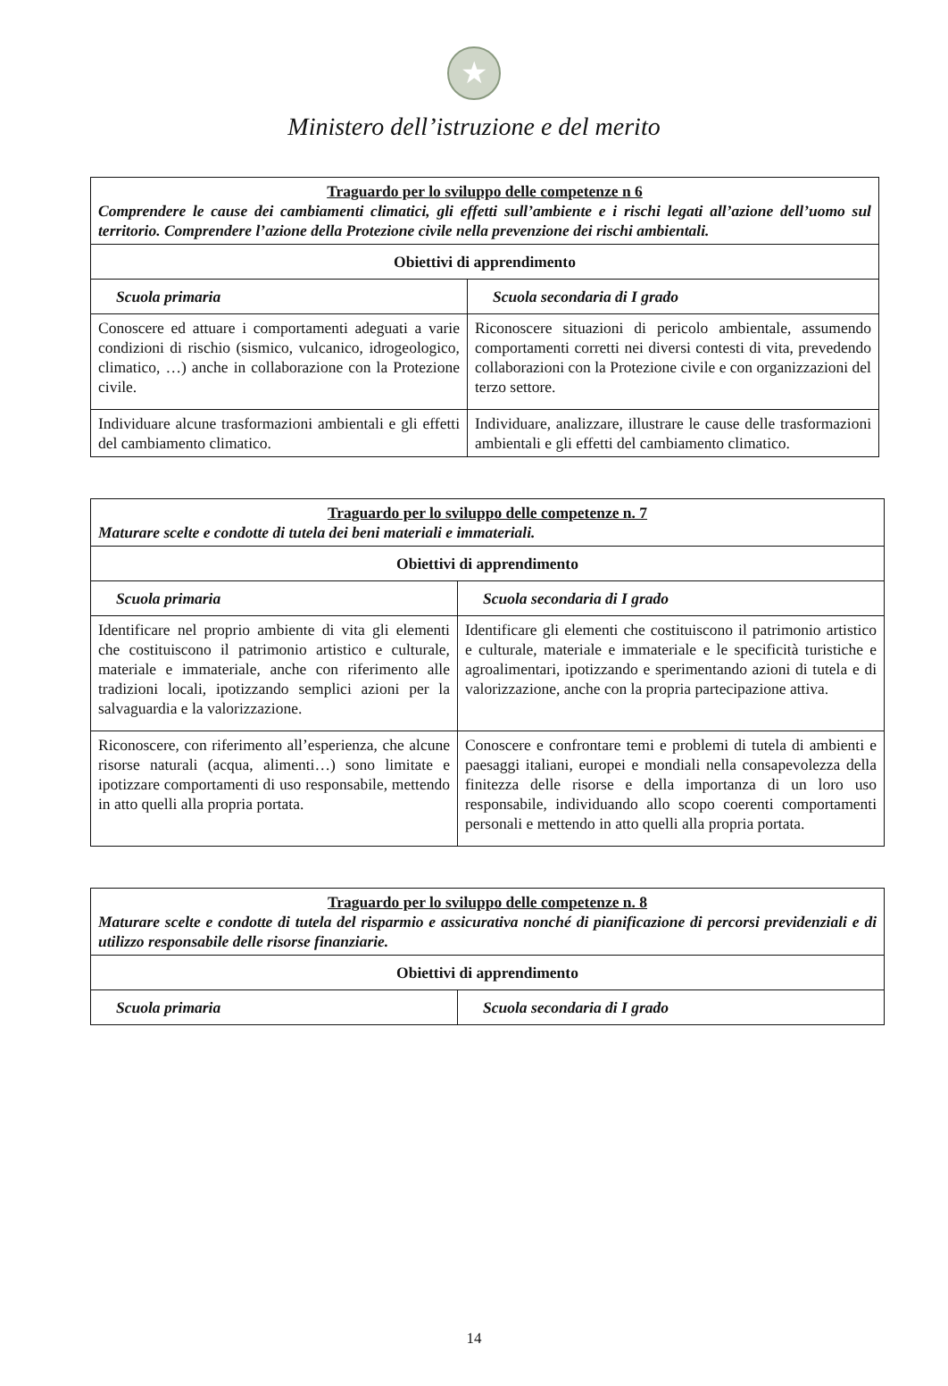★
Ministero dell’istruzione e del merito
| Traguardo per lo sviluppo delle competenze n 6 Comprendere le cause dei cambiamenti climatici, gli effetti sull’ambiente e i rischi legati all’azione dell’uomo sul territorio. Comprendere l’azione della Protezione civile nella prevenzione dei rischi ambientali. | |
| Obiettivi di apprendimento | |
| Scuola primaria | Scuola secondaria di I grado |
| Conoscere ed attuare i comportamenti adeguati a varie condizioni di rischio (sismico, vulcanico, idrogeologico, climatico, …) anche in collaborazione con la Protezione civile. | Riconoscere situazioni di pericolo ambientale, assumendo comportamenti corretti nei diversi contesti di vita, prevedendo collaborazioni con la Protezione civile e con organizzazioni del terzo settore. |
| Individuare alcune trasformazioni ambientali e gli effetti del cambiamento climatico. | Individuare, analizzare, illustrare le cause delle trasformazioni ambientali e gli effetti del cambiamento climatico. |
| Traguardo per lo sviluppo delle competenze n. 7 Maturare scelte e condotte di tutela dei beni materiali e immateriali. | |
| Obiettivi di apprendimento | |
| Scuola primaria | Scuola secondaria di I grado |
| Identificare nel proprio ambiente di vita gli elementi che costituiscono il patrimonio artistico e culturale, materiale e immateriale, anche con riferimento alle tradizioni locali, ipotizzando semplici azioni per la salvaguardia e la valorizzazione. | Identificare gli elementi che costituiscono il patrimonio artistico e culturale, materiale e immateriale e le specificità turistiche e agroalimentari, ipotizzando e sperimentando azioni di tutela e di valorizzazione, anche con la propria partecipazione attiva. |
| Riconoscere, con riferimento all’esperienza, che alcune risorse naturali (acqua, alimenti…) sono limitate e ipotizzare comportamenti di uso responsabile, mettendo in atto quelli alla propria portata. | Conoscere e confrontare temi e problemi di tutela di ambienti e paesaggi italiani, europei e mondiali nella consapevolezza della finitezza delle risorse e della importanza di un loro uso responsabile, individuando allo scopo coerenti comportamenti personali e mettendo in atto quelli alla propria portata. |
| Traguardo per lo sviluppo delle competenze n. 8 Maturare scelte e condotte di tutela del risparmio e assicurativa nonché di pianificazione di percorsi previdenziali e di utilizzo responsabile delle risorse finanziarie. | |
| Obiettivi di apprendimento | |
| Scuola primaria | Scuola secondaria di I grado |
14